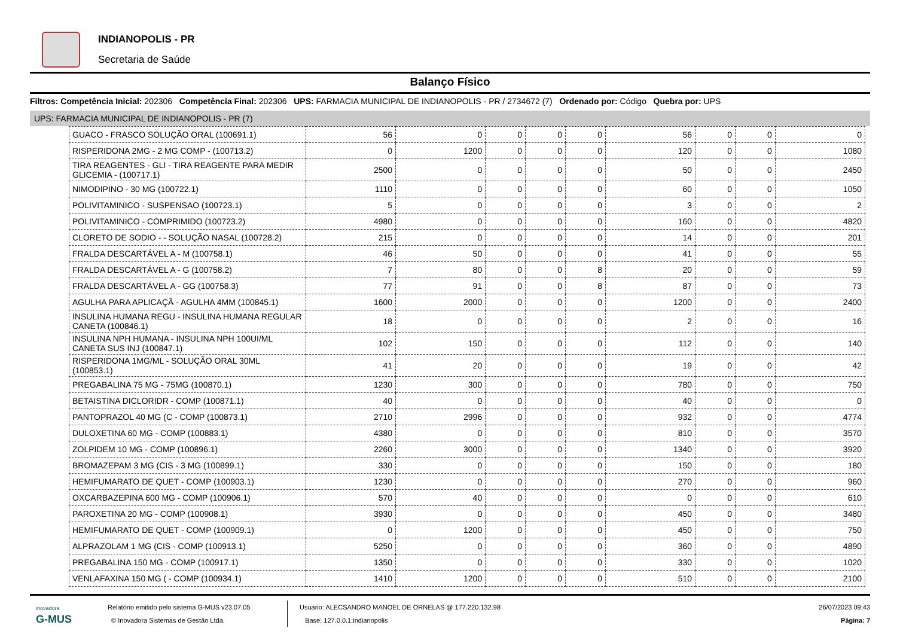INDIANOPOLIS - PR
Secretaria de Saúde
Balanço Físico
Filtros: Competência Inicial: 202306 Competência Final: 202306 UPS: FARMACIA MUNICIPAL DE INDIANOPOLIS - PR / 2734672 (7) Ordenado por: Código Quebra por: UPS
UPS: FARMACIA MUNICIPAL DE INDIANOPOLIS - PR (7)
| GUACO - FRASCO SOLUÇÃO ORAL (100691.1) | 56 | 0 | 0 | 0 | 0 | 56 | 0 | 0 | 0 |
| RISPERIDONA 2MG - 2 MG COMP - (100713.2) | 0 | 1200 | 0 | 0 | 0 | 120 | 0 | 0 | 1080 |
| TIRA REAGENTES - GLI - TIRA REAGENTE PARA MEDIR GLICEMIA - (100717.1) | 2500 | 0 | 0 | 0 | 0 | 50 | 0 | 0 | 2450 |
| NIMODIPINO - 30 MG (100722.1) | 1110 | 0 | 0 | 0 | 0 | 60 | 0 | 0 | 1050 |
| POLIVITAMINICO - SUSPENSAO (100723.1) | 5 | 0 | 0 | 0 | 0 | 3 | 0 | 0 | 2 |
| POLIVITAMINICO - COMPRIMIDO (100723.2) | 4980 | 0 | 0 | 0 | 0 | 160 | 0 | 0 | 4820 |
| CLORETO DE SODIO - - SOLUÇÃO NASAL (100728.2) | 215 | 0 | 0 | 0 | 0 | 14 | 0 | 0 | 201 |
| FRALDA DESCARTÁVEL A - M (100758.1) | 46 | 50 | 0 | 0 | 0 | 41 | 0 | 0 | 55 |
| FRALDA DESCARTÁVEL A - G (100758.2) | 7 | 80 | 0 | 0 | 8 | 20 | 0 | 0 | 59 |
| FRALDA DESCARTÁVEL A - GG (100758.3) | 77 | 91 | 0 | 0 | 8 | 87 | 0 | 0 | 73 |
| AGULHA PARA APLICAÇÃ - AGULHA 4MM (100845.1) | 1600 | 2000 | 0 | 0 | 0 | 1200 | 0 | 0 | 2400 |
| INSULINA HUMANA REGU - INSULINA HUMANA REGULAR CANETA (100846.1) | 18 | 0 | 0 | 0 | 0 | 2 | 0 | 0 | 16 |
| INSULINA NPH HUMANA - INSULINA NPH 100UI/ML CANETA SUS INJ (100847.1) | 102 | 150 | 0 | 0 | 0 | 112 | 0 | 0 | 140 |
| RISPERIDONA 1MG/ML - SOLUÇÃO ORAL 30ML (100853.1) | 41 | 20 | 0 | 0 | 0 | 19 | 0 | 0 | 42 |
| PREGABALINA 75 MG - 75MG (100870.1) | 1230 | 300 | 0 | 0 | 0 | 780 | 0 | 0 | 750 |
| BETAISTINA DICLORIDR - COMP (100871.1) | 40 | 0 | 0 | 0 | 0 | 40 | 0 | 0 | 0 |
| PANTOPRAZOL 40 MG (C - COMP (100873.1) | 2710 | 2996 | 0 | 0 | 0 | 932 | 0 | 0 | 4774 |
| DULOXETINA 60 MG - COMP (100883.1) | 4380 | 0 | 0 | 0 | 0 | 810 | 0 | 0 | 3570 |
| ZOLPIDEM 10 MG - COMP (100896.1) | 2260 | 3000 | 0 | 0 | 0 | 1340 | 0 | 0 | 3920 |
| BROMAZEPAM 3 MG (CIS - 3 MG (100899.1) | 330 | 0 | 0 | 0 | 0 | 150 | 0 | 0 | 180 |
| HEMIFUMARATO DE QUET - COMP (100903.1) | 1230 | 0 | 0 | 0 | 0 | 270 | 0 | 0 | 960 |
| OXCARBAZEPINA 600 MG - COMP (100906.1) | 570 | 40 | 0 | 0 | 0 | 0 | 0 | 0 | 610 |
| PAROXETINA 20 MG - COMP (100908.1) | 3930 | 0 | 0 | 0 | 0 | 450 | 0 | 0 | 3480 |
| HEMIFUMARATO DE QUET - COMP (100909.1) | 0 | 1200 | 0 | 0 | 0 | 450 | 0 | 0 | 750 |
| ALPRAZOLAM 1 MG (CIS - COMP (100913.1) | 5250 | 0 | 0 | 0 | 0 | 360 | 0 | 0 | 4890 |
| PREGABALINA 150 MG - COMP (100917.1) | 1350 | 0 | 0 | 0 | 0 | 330 | 0 | 0 | 1020 |
| VENLAFAXINA 150 MG ( - COMP (100934.1) | 1410 | 1200 | 0 | 0 | 0 | 510 | 0 | 0 | 2100 |
inovadora
G-MUS
Relatório emitido pelo sistema G-MUS v23.07.05
© Inovadora Sistemas de Gestão Ltda.
Usuário: ALECSANDRO MANOEL DE ORNELAS @ 177.220.132.98
Base: 127.0.0.1:indianopolis
26/07/2023 09:43
Página: 7